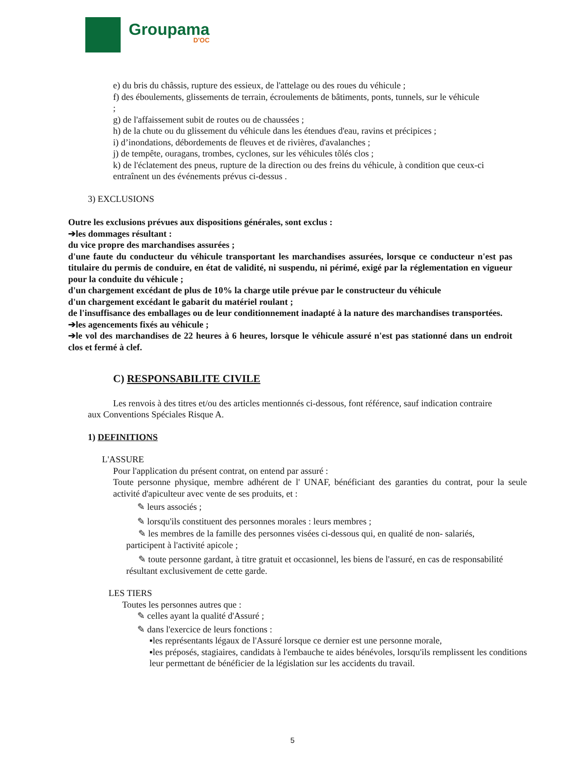Groupama
D'OC
e) du bris du châssis, rupture des essieux, de l'attelage ou des roues du véhicule ;
f) des éboulements, glissements de terrain, écroulements de bâtiments, ponts, tunnels, sur le véhicule ;
g) de l'affaissement subit de routes ou de chaussées ;
h) de la chute ou du glissement du véhicule dans les étendues d'eau, ravins et précipices ;
i) d’inondations, débordements de fleuves et de rivières, d'avalanches ;
j) de tempête, ouragans, trombes, cyclones, sur les véhicules tôlés clos ;
k) de l'éclatement des pneus, rupture de la direction ou des freins du véhicule, à condition que ceux-ci entraînent un des événements prévus ci-dessus .
3) EXCLUSIONS
Outre les exclusions prévues aux dispositions générales, sont exclus :
➔les dommages résultant :
du vice propre des marchandises assurées ;
d'une faute du conducteur du véhicule transportant les marchandises assurées, lorsque ce conducteur n'est pas titulaire du permis de conduire, en état de validité, ni suspendu, ni périmé, exigé par la réglementation en vigueur pour la conduite du véhicule ;
d'un chargement excédant de plus de 10% la charge utile prévue par le constructeur du véhicule
d'un chargement excédant le gabarit du matériel roulant ;
de l'insuffisance des emballages ou de leur conditionnement inadapté à la nature des marchandises transportées.
➔les agencements fixés au véhicule ;
➔le vol des marchandises de 22 heures à 6 heures, lorsque le véhicule assuré n'est pas stationné dans un endroit clos et fermé à clef.
C) RESPONSABILITE CIVILE
Les renvois à des titres et/ou des articles mentionnés ci-dessous, font référence, sauf indication contraire aux Conventions Spéciales Risque A.
1) DEFINITIONS
L'ASSURE
Pour l'application du présent contrat, on entend par assuré :
Toute personne physique, membre adhérent de l' UNAF, bénéficiant des garanties du contrat, pour la seule activité d'apiculteur avec vente de ses produits, et :
✎ leurs associés ;
✎ lorsqu'ils constituent des personnes morales : leurs membres ;
✎ les membres de la famille des personnes visées ci-dessous qui, en qualité de non- salariés, participent à l'activité apicole ;
✎ toute personne gardant, à titre gratuit et occasionnel, les biens de l'assuré, en cas de responsabilité résultant exclusivement de cette garde.
LES TIERS
Toutes les personnes autres que :
✎ celles ayant la qualité d'Assuré ;
✎ dans l'exercice de leurs fonctions :
▪les représentants légaux de l'Assuré lorsque ce dernier est une personne morale,
▪les préposés, stagiaires, candidats à l'embauche te aides bénévoles, lorsqu'ils remplissent les conditions leur permettant de bénéficier de la législation sur les accidents du travail.
5